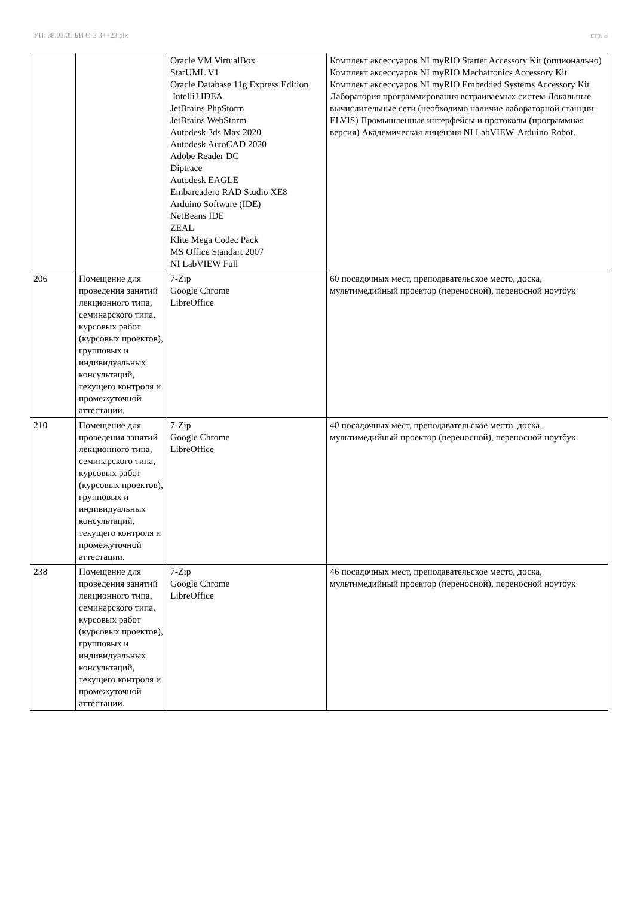УП: 38.03.05 БИ О-З 3++23.plx стр. 8
| | | Oracle VM VirtualBox StarUML V1 Oracle Database 11g Express Edition IntelliJ IDEA JetBrains PhpStorm JetBrains WebStorm Autodesk 3ds Max 2020 Autodesk AutoCAD 2020 Adobe Reader DC Diptrace Autodesk EAGLE Embarcadero RAD Studio XE8 Arduino Software (IDE) NetBeans IDE ZEAL Klite Mega Codec Pack MS Office Standart 2007 NI LabVIEW Full | Комплект аксессуаров NI myRIO Starter Accessory Kit (опционально) Комплект аксессуаров NI myRIO Mechatronics Accessory Kit Комплект аксессуаров NI myRIO Embedded Systems Accessory Kit Лаборатория программирования встраиваемых систем Локальные вычислительные сети (необходимо наличие лабораторной станции ELVIS) Промышленные интерфейсы и протоколы (программная версия) Академическая лицензия NI LabVIEW. Arduino Robot. |
| 206 | Помещение для проведения занятий лекционного типа, семинарского типа, курсовых работ (курсовых проектов), групповых и индивидуальных консультаций, текущего контроля и промежуточной аттестации. | 7-Zip Google Chrome LibreOffice | 60 посадочных мест, преподавательское место, доска, мультимедийный проектор (переносной), переносной ноутбук |
| 210 | Помещение для проведения занятий лекционного типа, семинарского типа, курсовых работ (курсовых проектов), групповых и индивидуальных консультаций, текущего контроля и промежуточной аттестации. | 7-Zip Google Chrome LibreOffice | 40 посадочных мест, преподавательское место, доска, мультимедийный проектор (переносной), переносной ноутбук |
| 238 | Помещение для проведения занятий лекционного типа, семинарского типа, курсовых работ (курсовых проектов), групповых и индивидуальных консультаций, текущего контроля и промежуточной аттестации. | 7-Zip Google Chrome LibreOffice | 46 посадочных мест, преподавательское место, доска, мультимедийный проектор (переносной), переносной ноутбук |